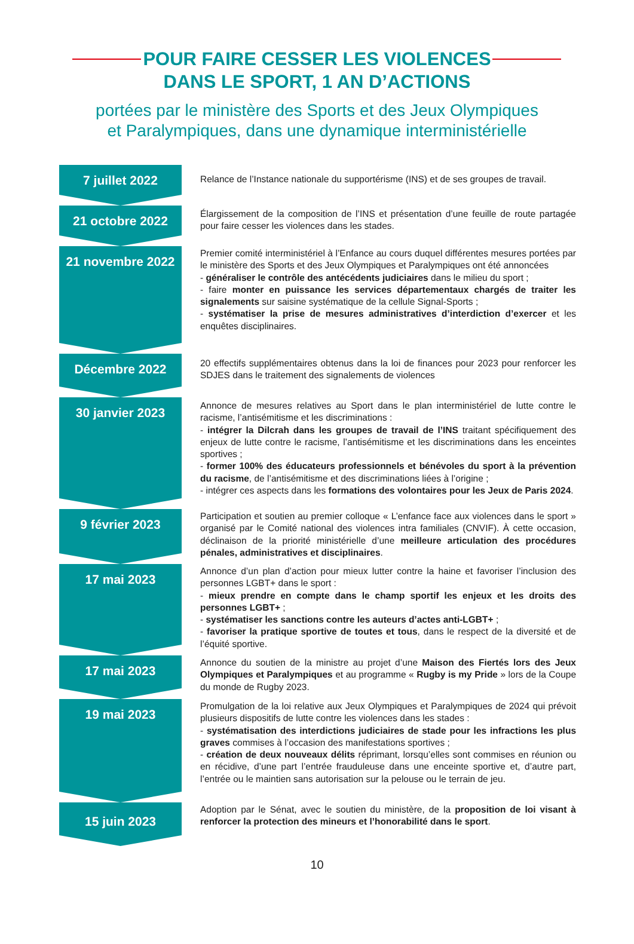POUR FAIRE CESSER LES VIOLENCES
DANS LE SPORT, 1 AN D’ACTIONS
portées par le ministère des Sports et des Jeux Olympiques
et Paralympiques, dans une dynamique interministérielle
7 juillet 2022
Relance de l’Instance nationale du supportérisme (INS) et de ses groupes de travail.
21 octobre 2022
Élargissement de la composition de l’INS et présentation d’une feuille de route partagée pour faire cesser les violences dans les stades.
21 novembre 2022
Premier comité interministériel à l’Enfance au cours duquel différentes mesures portées par le ministère des Sports et des Jeux Olympiques et Paralympiques ont été annoncées
- généraliser le contrôle des antécédents judiciaires dans le milieu du sport ;
- faire monter en puissance les services départementaux chargés de traiter les signalements sur saisine systématique de la cellule Signal-Sports ;
- systématiser la prise de mesures administratives d’interdiction d’exercer et les enquêtes disciplinaires.
Décembre 2022
20 effectifs supplémentaires obtenus dans la loi de finances pour 2023 pour renforcer les SDJES dans le traitement des signalements de violences
30 janvier 2023
Annonce de mesures relatives au Sport dans le plan interministériel de lutte contre le racisme, l’antisémitisme et les discriminations :
- intégrer la Dilcrah dans les groupes de travail de l’INS traitant spécifiquement des enjeux de lutte contre le racisme, l’antisémitisme et les discriminations dans les enceintes sportives ;
- former 100% des éducateurs professionnels et bénévoles du sport à la prévention du racisme, de l’antisémitisme et des discriminations liées à l’origine ;
- intégrer ces aspects dans les formations des volontaires pour les Jeux de Paris 2024.
9 février 2023
Participation et soutien au premier colloque « L’enfance face aux violences dans le sport » organisé par le Comité national des violences intra familiales (CNVIF). À cette occasion, déclinaison de la priorité ministérielle d’une meilleure articulation des procédures pénales, administratives et disciplinaires.
17 mai 2023
Annonce d’un plan d’action pour mieux lutter contre la haine et favoriser l’inclusion des personnes LGBT+ dans le sport :
- mieux prendre en compte dans le champ sportif les enjeux et les droits des personnes LGBT+ ;
- systématiser les sanctions contre les auteurs d’actes anti-LGBT+ ;
- favoriser la pratique sportive de toutes et tous, dans le respect de la diversité et de l’équité sportive.
17 mai 2023
Annonce du soutien de la ministre au projet d’une Maison des Fiertés lors des Jeux Olympiques et Paralympiques et au programme « Rugby is my Pride » lors de la Coupe du monde de Rugby 2023.
19 mai 2023
Promulgation de la loi relative aux Jeux Olympiques et Paralympiques de 2024 qui prévoit plusieurs dispositifs de lutte contre les violences dans les stades :
- systématisation des interdictions judiciaires de stade pour les infractions les plus graves commises à l’occasion des manifestations sportives ;
- création de deux nouveaux délits réprimant, lorsqu’elles sont commises en réunion ou en récidive, d’une part l’entrée frauduleuse dans une enceinte sportive et, d’autre part, l’entrée ou le maintien sans autorisation sur la pelouse ou le terrain de jeu.
15 juin 2023
Adoption par le Sénat, avec le soutien du ministère, de la proposition de loi visant à renforcer la protection des mineurs et l’honorabilité dans le sport.
10